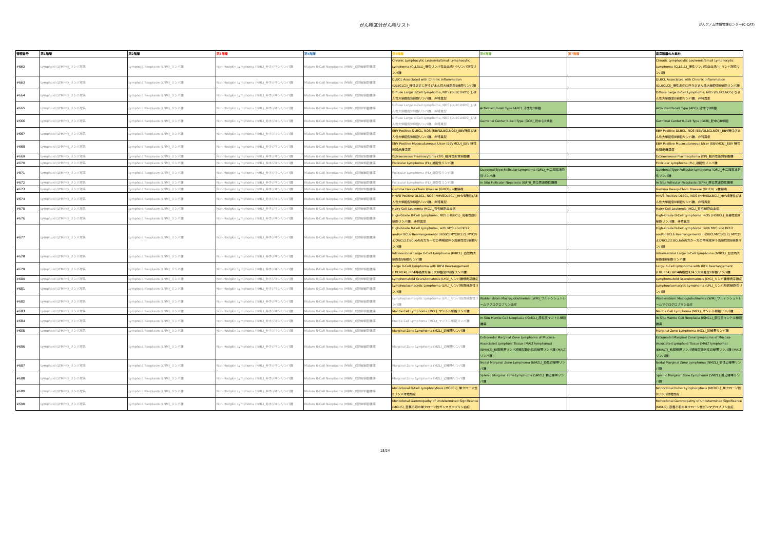がんゲノム情報管理センター(C-CAT)
がん種区分がん種リスト
| 管理番号 | 第1階層 | 第2階層 | 第3階層 | 第4階層 | 第5階層 | 第6階層 | 第7階層 | 最深階層のみ集約 |
| --- | --- | --- | --- | --- | --- | --- | --- | --- |
| #662 | Lymphoid (LYMPH)_リンパ球系 | Lymphoid Neoplasm (LNM)_リンパ腫 | Non-Hodgkin Lymphoma (NHL)_非ホジキンリンパ腫 | Mature B-Cell Neoplasms (MBN)_成熟B細胞腫瘍 | Chronic Lymphocytic Leukemia/Small Lymphocytic Lymphoma (CLLSLL)_慢性リンパ性白血病/ 小リンパ球性リンパ腫 | | | Chronic Lymphocytic Leukemia/Small Lymphocytic Lymphoma (CLLSLL)_慢性リンパ性白血病/ 小リンパ球性リンパ腫 |
| #663 | Lymphoid (LYMPH)_リンパ球系 | Lymphoid Neoplasm (LNM)_リンパ腫 | Non-Hodgkin Lymphoma (NHL)_非ホジキンリンパ腫 | Mature B-Cell Neoplasms (MBN)_成熟B細胞腫瘍 | DLBCL Associated with Chronic Inflammation (DLBCLCI)_慢性炎症に伴うびまん性大細胞型B細胞リンパ腫 | | | DLBCL Associated with Chronic Inflammation (DLBCLCI)_慢性炎症に伴うびまん性大細胞型B細胞リンパ腫 |
| #664 | Lymphoid (LYMPH)_リンパ球系 | Lymphoid Neoplasm (LNM)_リンパ腫 | Non-Hodgkin Lymphoma (NHL)_非ホジキンリンパ腫 | Mature B-Cell Neoplasms (MBN)_成熟B細胞腫瘍 | Diffuse Large B-Cell Lymphoma, NOS (DLBCLNOS)_びまん性大細胞型B細胞リンパ腫、非特異型 | | | Diffuse Large B-Cell Lymphoma, NOS (DLBCLNOS)_びまん性大細胞型B細胞リンパ腫、非特異型 |
| #665 | Lymphoid (LYMPH)_リンパ球系 | Lymphoid Neoplasm (LNM)_リンパ腫 | Non-Hodgkin Lymphoma (NHL)_非ホジキンリンパ腫 | Mature B-Cell Neoplasms (MBN)_成熟B細胞腫瘍 | Diffuse Large B-Cell Lymphoma, NOS (DLBCLNOS)_びまん性大細胞型B細胞リンパ腫、非特異型 | Activated B-cell Type (ABC)_活性化B細胞 | | Activated B-cell Type (ABC)_活性化B細胞 |
| #666 | Lymphoid (LYMPH)_リンパ球系 | Lymphoid Neoplasm (LNM)_リンパ腫 | Non-Hodgkin Lymphoma (NHL)_非ホジキンリンパ腫 | Mature B-Cell Neoplasms (MBN)_成熟B細胞腫瘍 | Diffuse Large B-Cell Lymphoma, NOS (DLBCLNOS)_びまん性大細胞型B細胞リンパ腫、非特異型 | Germinal Center B-Cell Type (GCB)_胚中心B細胞 | | Germinal Center B-Cell Type (GCB)_胚中心B細胞 |
| #667 | Lymphoid (LYMPH)_リンパ球系 | Lymphoid Neoplasm (LNM)_リンパ腫 | Non-Hodgkin Lymphoma (NHL)_非ホジキンリンパ腫 | Mature B-Cell Neoplasms (MBN)_成熟B細胞腫瘍 | EBV Positive DLBCL, NOS (EBVDLBCLNOS)_EBV陽性びまん性大細胞型B細胞リンパ腫、非特異型 | | | EBV Positive DLBCL, NOS (EBVDLBCLNOS)_EBV陽性びまん性大細胞型B細胞リンパ腫、非特異型 |
| #668 | Lymphoid (LYMPH)_リンパ球系 | Lymphoid Neoplasm (LNM)_リンパ腫 | Non-Hodgkin Lymphoma (NHL)_非ホジキンリンパ腫 | Mature B-Cell Neoplasms (MBN)_成熟B細胞腫瘍 | EBV Positive Mucocutaneous Ulcer (EBVMCU)_EBV 陽性粘膜皮膚潰瘍 | | | EBV Positive Mucocutaneous Ulcer (EBVMCU)_EBV 陽性粘膜皮膚潰瘍 |
| #669 | Lymphoid (LYMPH)_リンパ球系 | Lymphoid Neoplasm (LNM)_リンパ腫 | Non-Hodgkin Lymphoma (NHL)_非ホジキンリンパ腫 | Mature B-Cell Neoplasms (MBN)_成熟B細胞腫瘍 | Extraosseous Plasmacytoma (EP)_髄外性形質細胞腫 | | | Extraosseous Plasmacytoma (EP)_髄外性形質細胞腫 |
| #670 | Lymphoid (LYMPH)_リンパ球系 | Lymphoid Neoplasm (LNM)_リンパ腫 | Non-Hodgkin Lymphoma (NHL)_非ホジキンリンパ腫 | Mature B-Cell Neoplasms (MBN)_成熟B細胞腫瘍 | Follicular Lymphoma (FL)_濾胞性リンパ腫 | | | Follicular Lymphoma (FL)_濾胞性リンパ腫 |
| #671 | Lymphoid (LYMPH)_リンパ球系 | Lymphoid Neoplasm (LNM)_リンパ腫 | Non-Hodgkin Lymphoma (NHL)_非ホジキンリンパ腫 | Mature B-Cell Neoplasms (MBN)_成熟B細胞腫瘍 | Follicular Lymphoma (FL)_濾胞性リンパ腫 | Duodenal-Type Follicular Lymphoma (DFL)_十二指腸濾胞性リンパ腫 | | Duodenal-Type Follicular Lymphoma (DFL)_十二指腸濾胞性リンパ腫 |
| #672 | Lymphoid (LYMPH)_リンパ球系 | Lymphoid Neoplasm (LNM)_リンパ腫 | Non-Hodgkin Lymphoma (NHL)_非ホジキンリンパ腫 | Mature B-Cell Neoplasms (MBN)_成熟B細胞腫瘍 | Follicular Lymphoma (FL)_濾胞性リンパ腫 | In Situ Follicular Neoplasia (ISFN)_原位置濾胞性腫瘍 | | In Situ Follicular Neoplasia (ISFN)_原位置濾胞性腫瘍 |
| #673 | Lymphoid (LYMPH)_リンパ球系 | Lymphoid Neoplasm (LNM)_リンパ腫 | Non-Hodgkin Lymphoma (NHL)_非ホジキンリンパ腫 | Mature B-Cell Neoplasms (MBN)_成熟B細胞腫瘍 | Gamma Heavy-Chain Disease (GHCD)_γ重鎖病 | | | Gamma Heavy-Chain Disease (GHCD)_γ重鎖病 |
| #674 | Lymphoid (LYMPH)_リンパ球系 | Lymphoid Neoplasm (LNM)_リンパ腫 | Non-Hodgkin Lymphoma (NHL)_非ホジキンリンパ腫 | Mature B-Cell Neoplasms (MBN)_成熟B細胞腫瘍 | HHV8 Positive DLBCL, NOS (HHV8DLBCL)_HHV8陽性びまん性大細胞型B細胞リンパ腫、非特異型 | | | HHV8 Positive DLBCL, NOS (HHV8DLBCL)_HHV8陽性びまん性大細胞型B細胞リンパ腫、非特異型 |
| #675 | Lymphoid (LYMPH)_リンパ球系 | Lymphoid Neoplasm (LNM)_リンパ腫 | Non-Hodgkin Lymphoma (NHL)_非ホジキンリンパ腫 | Mature B-Cell Neoplasms (MBN)_成熟B細胞腫瘍 | Hairy Cell Leukemia (HCL)_有毛細胞白血病 | | | Hairy Cell Leukemia (HCL)_有毛細胞白血病 |
| #676 | Lymphoid (LYMPH)_リンパ球系 | Lymphoid Neoplasm (LNM)_リンパ腫 | Non-Hodgkin Lymphoma (NHL)_非ホジキンリンパ腫 | Mature B-Cell Neoplasms (MBN)_成熟B細胞腫瘍 | High-Grade B-Cell Lymphoma, NOS (HGBCL)_高悪性度B細胞リンパ腫、非特異型 | | | High-Grade B-Cell Lymphoma, NOS (HGBCL)_高悪性度B細胞リンパ腫、非特異型 |
| #677 | Lymphoid (LYMPH)_リンパ球系 | Lymphoid Neoplasm (LNM)_リンパ腫 | Non-Hodgkin Lymphoma (NHL)_非ホジキンリンパ腫 | Mature B-Cell Neoplasms (MBN)_成熟B細胞腫瘍 | High-Grade B-Cell Lymphoma, with MYC and BCL2 and/or BCL6 Rearrangements (HGBCLMYCBCL2)_MYCおよびBCL2とBCL6の両方か一方の再構成伴う高悪性度B細胞リンパ腫 | | | High-Grade B-Cell Lymphoma, with MYC and BCL2 and/or BCL6 Rearrangements (HGBCLMYCBCL2)_MYCおよびBCL2とBCL6の両方か一方の再構成伴う高悪性度B細胞リンパ腫 |
| #678 | Lymphoid (LYMPH)_リンパ球系 | Lymphoid Neoplasm (LNM)_リンパ腫 | Non-Hodgkin Lymphoma (NHL)_非ホジキンリンパ腫 | Mature B-Cell Neoplasms (MBN)_成熟B細胞腫瘍 | Intravascular Large B-Cell Lymphoma (IVBCL)_血管内大細胞型B細胞リンパ腫 | | | Intravascular Large B-Cell Lymphoma (IVBCL)_血管内大細胞型B細胞リンパ腫 |
| #679 | Lymphoid (LYMPH)_リンパ球系 | Lymphoid Neoplasm (LNM)_リンパ腫 | Non-Hodgkin Lymphoma (NHL)_非ホジキンリンパ腫 | Mature B-Cell Neoplasms (MBN)_成熟B細胞腫瘍 | Large B-Cell Lymphoma with IRF4 Rearrangement (LBLIRF4)_IRF4再構成を伴う大細胞型B細胞リンパ腫 | | | Large B-Cell Lymphoma with IRF4 Rearrangement (LBLIRF4)_IRF4再構成を伴う大細胞型B細胞リンパ腫 |
| #680 | Lymphoid (LYMPH)_リンパ球系 | Lymphoid Neoplasm (LNM)_リンパ腫 | Non-Hodgkin Lymphoma (NHL)_非ホジキンリンパ腫 | Mature B-Cell Neoplasms (MBN)_成熟B細胞腫瘍 | Lymphomatoid Granulomatosis (LYG)_リンパ腫様肉芽腫症 | | | Lymphomatoid Granulomatosis (LYG)_リンパ腫様肉芽腫症 |
| #681 | Lymphoid (LYMPH)_リンパ球系 | Lymphoid Neoplasm (LNM)_リンパ腫 | Non-Hodgkin Lymphoma (NHL)_非ホジキンリンパ腫 | Mature B-Cell Neoplasms (MBN)_成熟B細胞腫瘍 | Lymphoplasmacytic Lymphoma (LPL)_リンパ形質細胞性リンパ腫 | | | Lymphoplasmacytic Lymphoma (LPL)_リンパ形質細胞性リンパ腫 |
| #682 | Lymphoid (LYMPH)_リンパ球系 | Lymphoid Neoplasm (LNM)_リンパ腫 | Non-Hodgkin Lymphoma (NHL)_非ホジキンリンパ腫 | Mature B-Cell Neoplasms (MBN)_成熟B細胞腫瘍 | Lymphoplasmacytic Lymphoma (LPL)_リンパ形質細胞性リンパ腫 | Waldenstrom Macroglobulinemia (WM)_ワルデンシュトレームマクログロブリン血症 | | Waldenstrom Macroglobulinemia (WM)_ワルデンシュトレームマクログロブリン血症 |
| #683 | Lymphoid (LYMPH)_リンパ球系 | Lymphoid Neoplasm (LNM)_リンパ腫 | Non-Hodgkin Lymphoma (NHL)_非ホジキンリンパ腫 | Mature B-Cell Neoplasms (MBN)_成熟B細胞腫瘍 | Mantle Cell Lymphoma (MCL)_マントル細胞リンパ腫 | | | Mantle Cell Lymphoma (MCL)_マントル細胞リンパ腫 |
| #684 | Lymphoid (LYMPH)_リンパ球系 | Lymphoid Neoplasm (LNM)_リンパ腫 | Non-Hodgkin Lymphoma (NHL)_非ホジキンリンパ腫 | Mature B-Cell Neoplasms (MBN)_成熟B細胞腫瘍 | Mantle Cell Lymphoma (MCL)_マントル細胞リンパ腫 | In Situ Mantle Cell Neoplasia (ISMCL)_原位置マントル細胞腫瘍 | | In Situ Mantle Cell Neoplasia (ISMCL)_原位置マントル細胞腫瘍 |
| #685 | Lymphoid (LYMPH)_リンパ球系 | Lymphoid Neoplasm (LNM)_リンパ腫 | Non-Hodgkin Lymphoma (NHL)_非ホジキンリンパ腫 | Mature B-Cell Neoplasms (MBN)_成熟B細胞腫瘍 | Marginal Zone Lymphoma (MZL)_辺縁帯リンパ腫 | | | Marginal Zone Lymphoma (MZL)_辺縁帯リンパ腫 |
| #686 | Lymphoid (LYMPH)_リンパ球系 | Lymphoid Neoplasm (LNM)_リンパ腫 | Non-Hodgkin Lymphoma (NHL)_非ホジキンリンパ腫 | Mature B-Cell Neoplasms (MBN)_成熟B細胞腫瘍 | Marginal Zone Lymphoma (MZL)_辺縁帯リンパ腫 | Extranodal Marginal Zone Lymphoma of Mucosa-Associated Lymphoid Tissue (MALT lymphoma) (EMALT)_粘膜関連リンパ組織型節外性辺縁帯リンパ腫 (MALT リンパ腫) | | Extranodal Marginal Zone Lymphoma of Mucosa-Associated Lymphoid Tissue (MALT lymphoma) (EMALT)_粘膜関連リンパ組織型節外性辺縁帯リンパ腫 (MALT リンパ腫) |
| #687 | Lymphoid (LYMPH)_リンパ球系 | Lymphoid Neoplasm (LNM)_リンパ腫 | Non-Hodgkin Lymphoma (NHL)_非ホジキンリンパ腫 | Mature B-Cell Neoplasms (MBN)_成熟B細胞腫瘍 | Marginal Zone Lymphoma (MZL)_辺縁帯リンパ腫 | Nodal Marginal Zone Lymphoma (NMZL)_節性辺縁帯リンパ腫 | | Nodal Marginal Zone Lymphoma (NMZL)_節性辺縁帯リンパ腫 |
| #688 | Lymphoid (LYMPH)_リンパ球系 | Lymphoid Neoplasm (LNM)_リンパ腫 | Non-Hodgkin Lymphoma (NHL)_非ホジキンリンパ腫 | Mature B-Cell Neoplasms (MBN)_成熟B細胞腫瘍 | Marginal Zone Lymphoma (MZL)_辺縁帯リンパ腫 | Splenic Marginal Zone Lymphoma (SMZL)_脾辺縁帯リンパ腫 | | Splenic Marginal Zone Lymphoma (SMZL)_脾辺縁帯リンパ腫 |
| #689 | Lymphoid (LYMPH)_リンパ球系 | Lymphoid Neoplasm (LNM)_リンパ腫 | Non-Hodgkin Lymphoma (NHL)_非ホジキンリンパ腫 | Mature B-Cell Neoplasms (MBN)_成熟B細胞腫瘍 | Monoclonal B-Cell Lymphocytosis (MCBCL)_単クローン性Bリンパ球増加症 | | | Monoclonal B-Cell Lymphocytosis (MCBCL)_単クローン性Bリンパ球増加症 |
| #690 | Lymphoid (LYMPH)_リンパ球系 | Lymphoid Neoplasm (LNM)_リンパ腫 | Non-Hodgkin Lymphoma (NHL)_非ホジキンリンパ腫 | Mature B-Cell Neoplasms (MBN)_成熟B細胞腫瘍 | Monoclonal Gammopathy of Undetermined Significance (MGUS)_意義不明の単クローン性ガンマグロブリン血症 | | | Monoclonal Gammopathy of Undetermined Significance (MGUS)_意義不明の単クローン性ガンマグロブリン血症 |
18/24